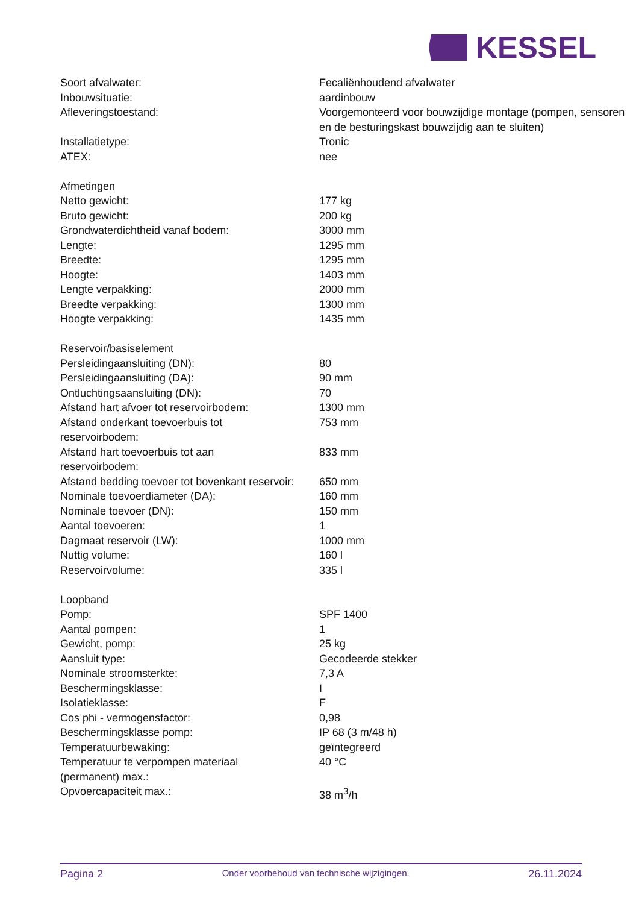KESSEL
| Soort afvalwater: | Fecaliënhoudend afvalwater |
| Inbouwsituatie: | aardinbouw |
| Afleveringstoestand: | Voorgemonteerd voor bouwzijdige montage (pompen, sensoren en de besturingskast bouwzijdig aan te sluiten) |
| Installatietype: | Tronic |
| ATEX: | nee |
| Afmetingen | |
| Netto gewicht: | 177 kg |
| Bruto gewicht: | 200 kg |
| Grondwaterdichtheid vanaf bodem: | 3000 mm |
| Lengte: | 1295 mm |
| Breedte: | 1295 mm |
| Hoogte: | 1403 mm |
| Lengte verpakking: | 2000 mm |
| Breedte verpakking: | 1300 mm |
| Hoogte verpakking: | 1435 mm |
| Reservoir/basiselement | |
| Persleidingaansluiting (DN): | 80 |
| Persleidingaansluiting (DA): | 90 mm |
| Ontluchtingsaansluiting (DN): | 70 |
| Afstand hart afvoer tot reservoirbodem: | 1300 mm |
| Afstand onderkant toevoerbuis tot reservoirbodem: | 753 mm |
| Afstand hart toevoerbuis tot aan reservoirbodem: | 833 mm |
| Afstand bedding toevoer tot bovenkant reservoir: | 650 mm |
| Nominale toevoerdiameter (DA): | 160 mm |
| Nominale toevoer (DN): | 150 mm |
| Aantal toevoeren: | 1 |
| Dagmaat reservoir (LW): | 1000 mm |
| Nuttig volume: | 160 l |
| Reservoirvolume: | 335 l |
| Loopband | |
| Pomp: | SPF 1400 |
| Aantal pompen: | 1 |
| Gewicht, pomp: | 25 kg |
| Aansluit type: | Gecodeerde stekker |
| Nominale stroomsterkte: | 7,3 A |
| Beschermingsklasse: | I |
| Isolatieklasse: | F |
| Cos phi - vermogensfactor: | 0,98 |
| Beschermingsklasse pomp: | IP 68 (3 m/48 h) |
| Temperatuurbewaking: | geïntegreerd |
| Temperatuur te verpompen materiaal (permanent) max.: | 40 °C |
| Opvoercapaciteit max.: | 38 m<sup>3</sup>/h |
Pagina 2 Onder voorbehoud van technische wijzigingen. 26.11.2024